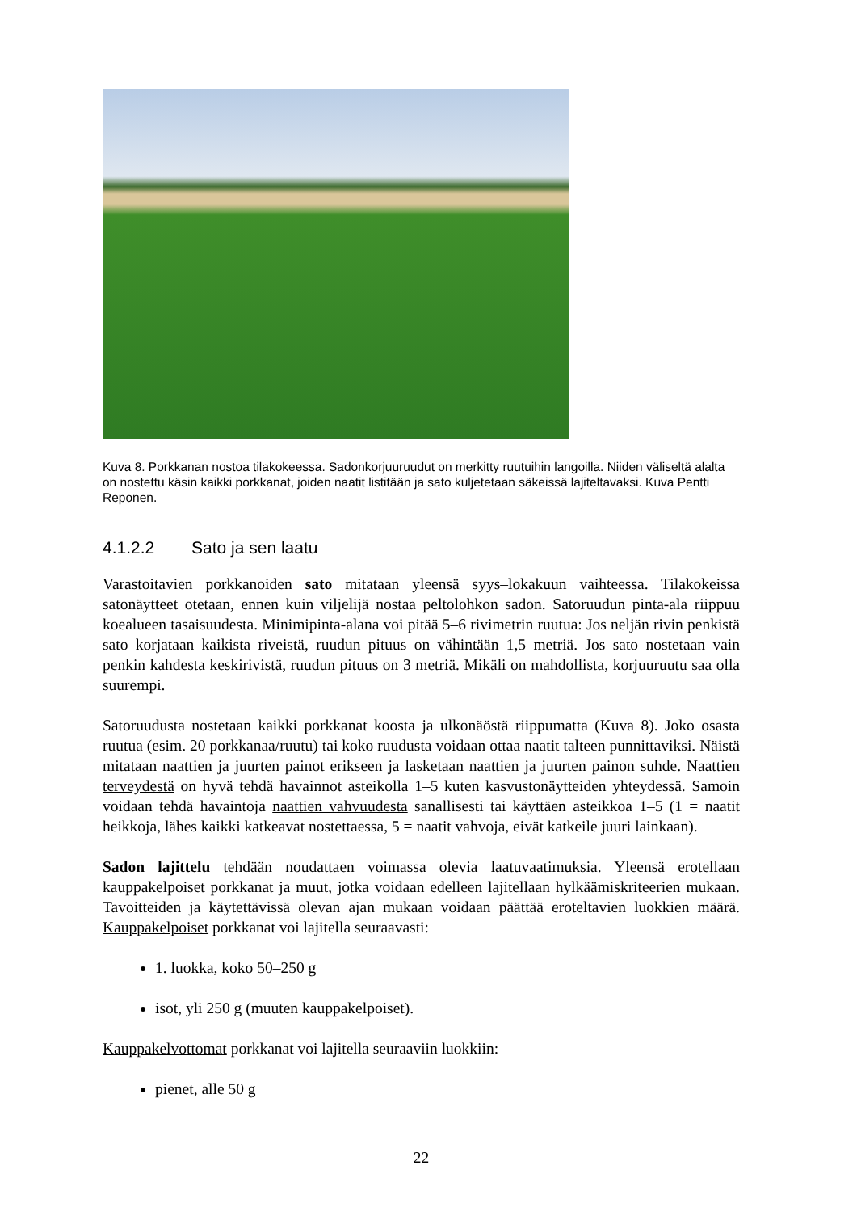Kuva 8. Porkkanan nostoa tilakokeessa. Sadonkorjuuruudut on merkitty ruutuihin langoilla. Niiden väliseltä alalta on nostettu käsin kaikki porkkanat, joiden naatit listitään ja sato kuljetetaan säkeissä lajiteltavaksi. Kuva Pentti Reponen.
4.1.2.2 Sato ja sen laatu
Varastoitavien porkkanoiden sato mitataan yleensä syys–lokakuun vaihteessa. Tilakokeissa satonäytteet otetaan, ennen kuin viljelijä nostaa peltolohkon sadon. Satoruudun pinta-ala riippuu koealueen tasaisuudesta. Minimipinta-alana voi pitää 5–6 rivimetrin ruutua: Jos neljän rivin penkistä sato korjataan kaikista riveistä, ruudun pituus on vähintään 1,5 metriä. Jos sato nostetaan vain penkin kahdesta keskirivistä, ruudun pituus on 3 metriä. Mikäli on mahdollista, korjuuruutu saa olla suurempi.
Satoruudusta nostetaan kaikki porkkanat koosta ja ulkonäöstä riippumatta (Kuva 8). Joko osasta ruutua (esim. 20 porkkanaa/ruutu) tai koko ruudusta voidaan ottaa naatit talteen punnittaviksi. Näistä mitataan naattien ja juurten painot erikseen ja lasketaan naattien ja juurten painon suhde. Naattien terveydestä on hyvä tehdä havainnot asteikolla 1–5 kuten kasvustonäytteiden yhteydessä. Samoin voidaan tehdä havaintoja naattien vahvuudesta sanallisesti tai käyttäen asteikkoa 1–5 (1 = naatit heikkoja, lähes kaikki katkeavat nostettaessa, 5 = naatit vahvoja, eivät katkeile juuri lainkaan).
Sadon lajittelu tehdään noudattaen voimassa olevia laatuvaatimuksia. Yleensä erotellaan kauppakelpoiset porkkanat ja muut, jotka voidaan edelleen lajitellaan hylkäämiskriteerien mukaan. Tavoitteiden ja käytettävissä olevan ajan mukaan voidaan päättää eroteltavien luokkien määrä. Kauppakelpoiset porkkanat voi lajitella seuraavasti:
1. luokka, koko 50–250 g
isot, yli 250 g (muuten kauppakelpoiset).
Kauppakelvottomat porkkanat voi lajitella seuraaviin luokkiin:
pienet, alle 50 g
22